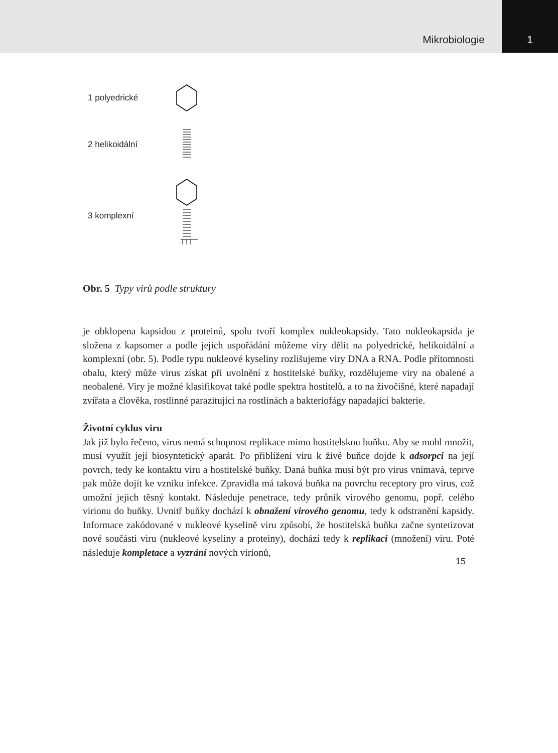Mikrobiologie
1
1 polyedrické
2 helikoidální
3 komplexní
Obr. 5 Typy virů podle struktury
je obklopena kapsidou z proteinů, spolu tvoří komplex nukleokapsidy. Tato nukleokapsida je složena z kapsomer a podle jejich uspořádání můžeme viry dělit na polyedrické, helikoidální a komplexní (obr. 5). Podle typu nukleové kyseliny rozlišujeme viry DNA a RNA. Podle přítomnosti obalu, který může virus získat při uvolnění z hostitelské buňky, rozdělujeme viry na obalené a neobalené. Viry je možné klasifikovat také podle spektra hostitelů, a to na živočišné, které napadají zvířata a člověka, rostlinné parazitující na rostlinách a bakteriofágy napadající bakterie.
Životní cyklus viru
Jak již bylo řečeno, virus nemá schopnost replikace mimo hostitelskou buňku. Aby se mohl množit, musí využít její biosyntetický aparát. Po přiblížení viru k živé buňce dojde k adsorpci na její povrch, tedy ke kontaktu viru a hostitelské buňky. Daná buňka musí být pro virus vnímavá, teprve pak může dojít ke vzniku infekce. Zpravidla má taková buňka na povrchu receptory pro virus, což umožní jejich těsný kontakt. Následuje penetrace, tedy průnik virového genomu, popř. celého virionu do buňky. Uvnitř buňky dochází k obnažení virového genomu, tedy k odstranění kapsidy. Informace zakódované v nukleové kyselině viru způsobí, že hostitelská buňka začne syntetizovat nové součásti viru (nukleové kyseliny a proteiny), dochází tedy k replikaci (množení) viru. Poté následuje kompletace a vyzrání nových virionů,
15